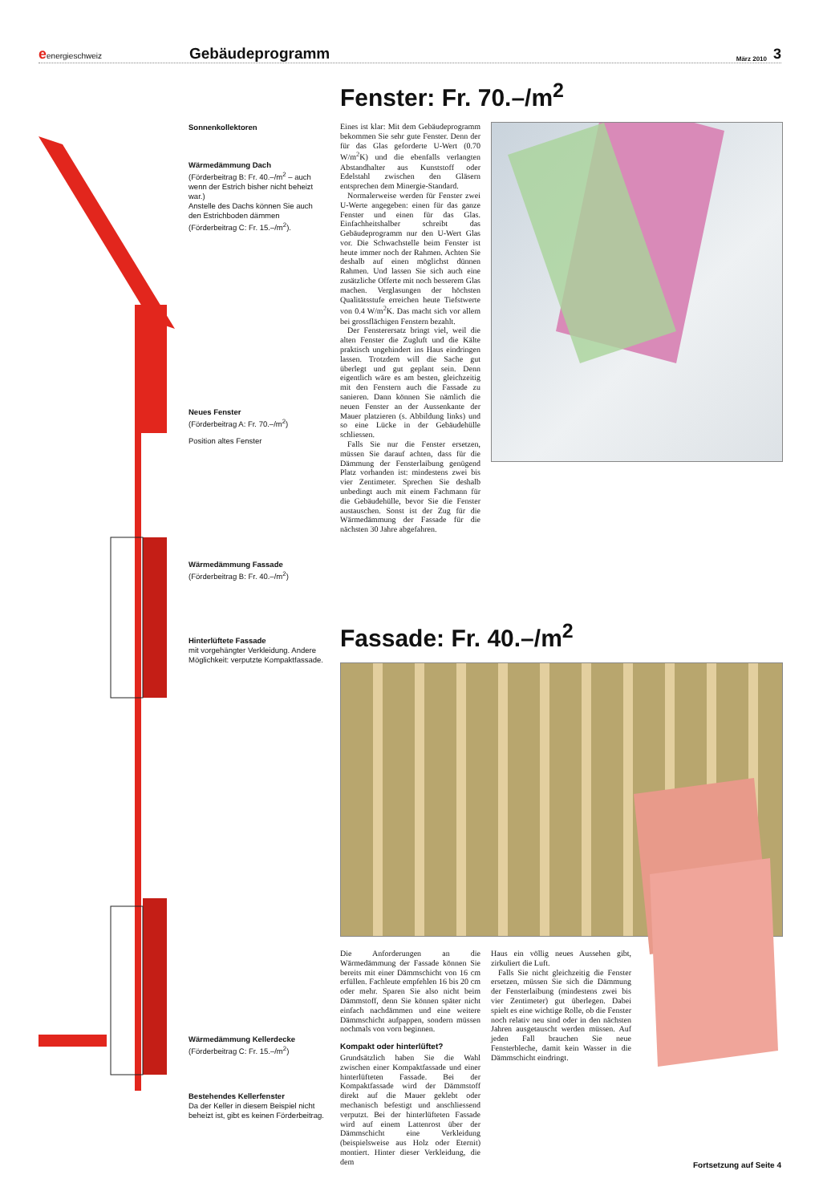eenergieschweiz
Gebäudeprogramm
März 2010
3
Sonnenkollektoren
Wärmedämmung Dach
(Förderbeitrag B: Fr. 40.–/m<sup>2</sup> – auch wenn der Estrich bisher nicht beheizt war.)
Anstelle des Dachs können Sie auch den Estrichboden dämmen (Förderbeitrag C: Fr. 15.–/m<sup>2</sup>).
Neues Fenster
(Förderbeitrag A: Fr. 70.–/m<sup>2</sup>)
Position altes Fenster
Wärmedämmung Fassade
(Förderbeitrag B: Fr. 40.–/m<sup>2</sup>)
Hinterlüftete Fassade
mit vorgehängter Verkleidung. Andere Möglichkeit: verputzte Kompaktfassade.
Wärmedämmung Kellerdecke
(Förderbeitrag C: Fr. 15.–/m<sup>2</sup>)
Bestehendes Kellerfenster
Da der Keller in diesem Beispiel nicht beheizt ist, gibt es keinen Förderbeitrag.
Fenster: Fr. 70.–/m<sup>2</sup>
Eines ist klar: Mit dem Gebäudeprogramm bekommen Sie sehr gute Fenster. Denn der für das Glas geforderte U-Wert (0.70 W/m<sup>2</sup>K) und die ebenfalls verlangten Abstandhalter aus Kunststoff oder Edelstahl zwischen den Gläsern entsprechen dem Minergie-Standard.
Normalerweise werden für Fenster zwei U-Werte angegeben: einen für das ganze Fenster und einen für das Glas. Einfachheitshalber schreibt das Gebäudeprogramm nur den U-Wert Glas vor. Die Schwachstelle beim Fenster ist heute immer noch der Rahmen. Achten Sie deshalb auf einen möglichst dünnen Rahmen. Und lassen Sie sich auch eine zusätzliche Offerte mit noch besserem Glas machen. Verglasungen der höchsten Qualitätsstufe erreichen heute Tiefstwerte von 0.4 W/m<sup>2</sup>K. Das macht sich vor allem bei grossflächigen Fenstern bezahlt.
Der Fensterersatz bringt viel, weil die alten Fenster die Zugluft und die Kälte praktisch ungehindert ins Haus eindringen lassen. Trotzdem will die Sache gut überlegt und gut geplant sein. Denn eigentlich wäre es am besten, gleichzeitig mit den Fenstern auch die Fassade zu sanieren. Dann können Sie nämlich die neuen Fenster an der Aussenkante der Mauer platzieren (s. Abbildung links) und so eine Lücke in der Gebäudehülle schliessen.
Falls Sie nur die Fenster ersetzen, müssen Sie darauf achten, dass für die Dämmung der Fensterlaibung genügend Platz vorhanden ist: mindestens zwei bis vier Zentimeter. Sprechen Sie deshalb unbedingt auch mit einem Fachmann für die Gebäudehülle, bevor Sie die Fenster austauschen. Sonst ist der Zug für die Wärmedämmung der Fassade für die nächsten 30 Jahre abgefahren.
Fassade: Fr. 40.–/m<sup>2</sup>
Die Anforderungen an die Wärmedämmung der Fassade können Sie bereits mit einer Dämmschicht von 16 cm erfüllen. Fachleute empfehlen 16 bis 20 cm oder mehr. Sparen Sie also nicht beim Dämmstoff, denn Sie können später nicht einfach nachdämmen und eine weitere Dämmschicht aufpappen, sondern müssen nochmals von vorn beginnen.
Kompakt oder hinterlüftet?
Grundsätzlich haben Sie die Wahl zwischen einer Kompaktfassade und einer hinterlüfteten Fassade. Bei der Kompaktfassade wird der Dämmstoff direkt auf die Mauer geklebt oder mechanisch befestigt und anschliessend verputzt. Bei der hinterlüfteten Fassade wird auf einem Lattenrost über der Dämmschicht eine Verkleidung (beispielsweise aus Holz oder Eternit) montiert. Hinter dieser Verkleidung, die dem
Haus ein völlig neues Aussehen gibt, zirkuliert die Luft.
Falls Sie nicht gleichzeitig die Fenster ersetzen, müssen Sie sich die Dämmung der Fensterlaibung (mindestens zwei bis vier Zentimeter) gut überlegen. Dabei spielt es eine wichtige Rolle, ob die Fenster noch relativ neu sind oder in den nächsten Jahren ausgetauscht werden müssen. Auf jeden Fall brauchen Sie neue Fensterbleche, damit kein Wasser in die Dämmschicht eindringt.
Fortsetzung auf Seite 4